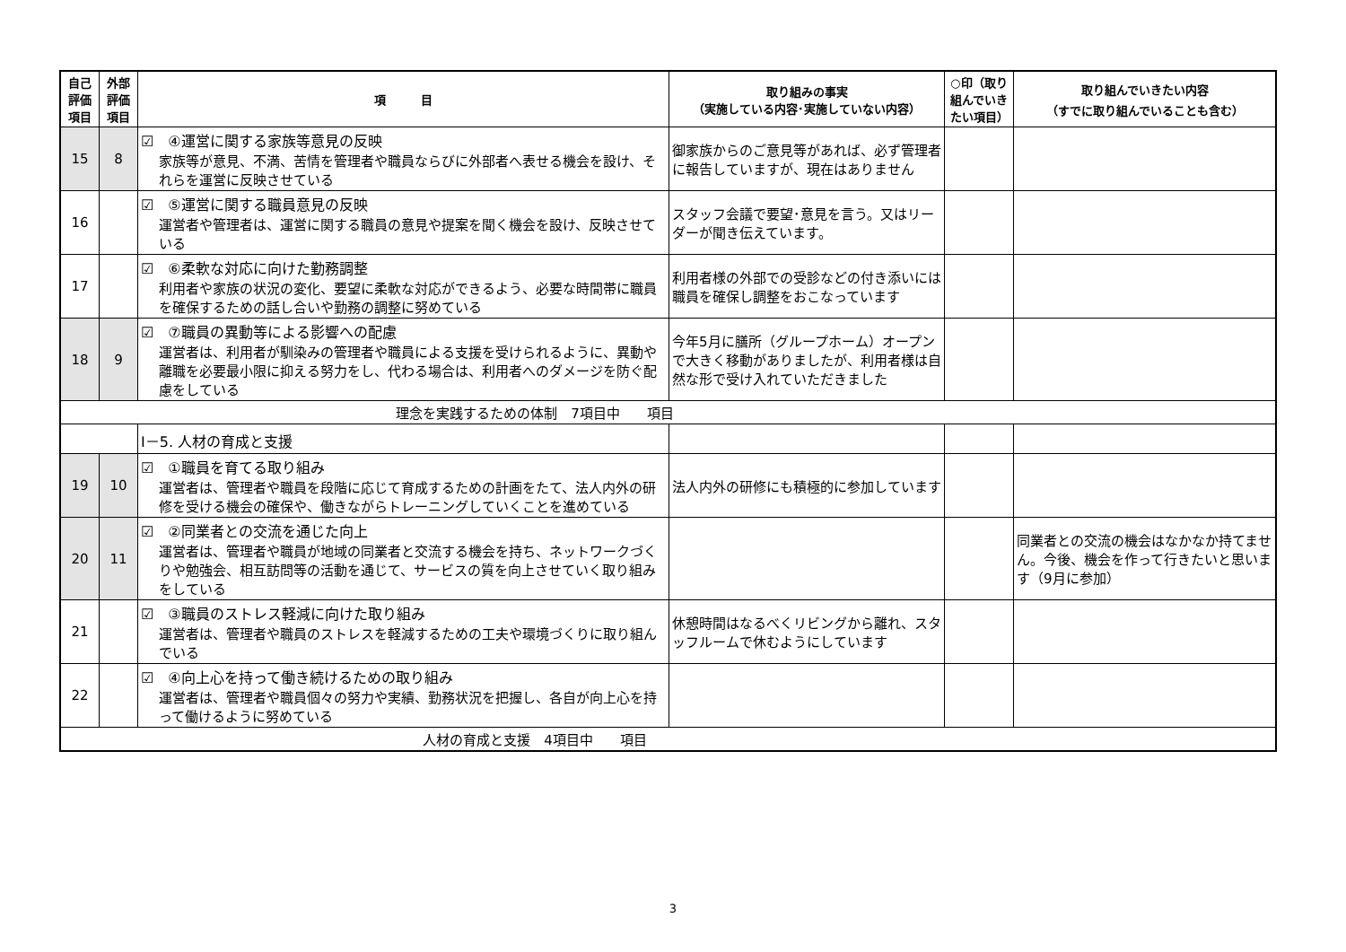| 自己 評価 項目 | 外部 評価 項目 | 項 目 | 取り組みの事実 （実施している内容･実施していない内容） | ○印（取り組んでいきたい項目） | 取り組んでいきたい内容 （すでに取り組んでいることも含む） |
| --- | --- | --- | --- | --- | --- |
| 15 | 8 | ☑ ④運営に関する家族等意見の反映 家族等が意見、不満、苦情を管理者や職員ならびに外部者へ表せる機会を設け、それらを運営に反映させている | 御家族からのご意見等があれば、必ず管理者に報告していますが、現在はありません | | |
| 16 | | ☑ ⑤運営に関する職員意見の反映 運営者や管理者は、運営に関する職員の意見や提案を聞く機会を設け、反映させている | スタッフ会議で要望･意見を言う。又はリーダーが聞き伝えています。 | | |
| 17 | | ☑ ⑥柔軟な対応に向けた勤務調整 利用者や家族の状況の変化、要望に柔軟な対応ができるよう、必要な時間帯に職員を確保するための話し合いや勤務の調整に努めている | 利用者様の外部での受診などの付き添いには職員を確保し調整をおこなっています | | |
| 18 | 9 | ☑ ⑦職員の異動等による影響への配慮 運営者は、利用者が馴染みの管理者や職員による支援を受けられるように、異動や離職を必要最小限に抑える努力をし、代わる場合は、利用者へのダメージを防ぐ配慮をしている | 今年5月に膳所（グループホーム）オープンで大きく移動がありましたが、利用者様は自然な形で受け入れていただきました | | |
| 理念を実践するための体制 7項目中 項目 | | | | | |
| | | Ⅰ－5. 人材の育成と支援 | | | |
| 19 | 10 | ☑ ①職員を育てる取り組み 運営者は、管理者や職員を段階に応じて育成するための計画をたて、法人内外の研修を受ける機会の確保や、働きながらトレーニングしていくことを進めている | 法人内外の研修にも積極的に参加しています | | |
| 20 | 11 | ☑ ②同業者との交流を通じた向上 運営者は、管理者や職員が地域の同業者と交流する機会を持ち、ネットワークづくりや勉強会、相互訪問等の活動を通じて、サービスの質を向上させていく取り組みをしている | | | 同業者との交流の機会はなかなか持てません。今後、機会を作って行きたいと思います（9月に参加） |
| 21 | | ☑ ③職員のストレス軽減に向けた取り組み 運営者は、管理者や職員のストレスを軽減するための工夫や環境づくりに取り組んでいる | 休憩時間はなるべくリビングから離れ、スタッフルームで休むようにしています | | |
| 22 | | ☑ ④向上心を持って働き続けるための取り組み 運営者は、管理者や職員個々の努力や実績、勤務状況を把握し、各自が向上心を持って働けるように努めている | | | |
| 人材の育成と支援 4項目中 項目 | | | | | |
3